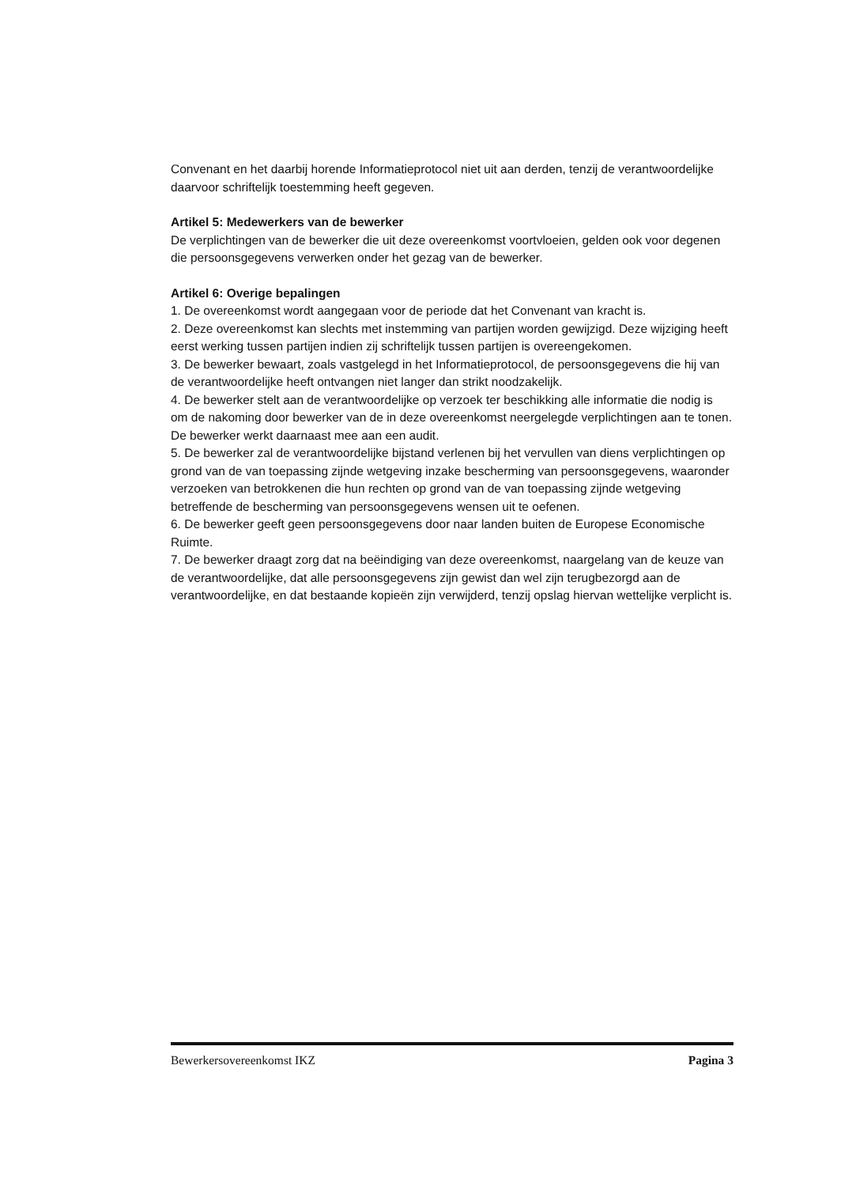Convenant en het daarbij horende Informatieprotocol niet uit aan derden, tenzij de verantwoordelijke daarvoor schriftelijk toestemming heeft gegeven.
Artikel 5: Medewerkers van de bewerker
De verplichtingen van de bewerker die uit deze overeenkomst voortvloeien, gelden ook voor degenen die persoonsgegevens verwerken onder het gezag van de bewerker.
Artikel 6: Overige bepalingen
1. De overeenkomst wordt aangegaan voor de periode dat het Convenant van kracht is.
2. Deze overeenkomst kan slechts met instemming van partijen worden gewijzigd. Deze wijziging heeft eerst werking tussen partijen indien zij schriftelijk tussen partijen is overeengekomen.
3. De bewerker bewaart, zoals vastgelegd in het Informatieprotocol, de persoonsgegevens die hij van de verantwoordelijke heeft ontvangen niet langer dan strikt noodzakelijk.
4. De bewerker stelt aan de verantwoordelijke op verzoek ter beschikking alle informatie die nodig is om de nakoming door bewerker van de in deze overeenkomst neergelegde verplichtingen aan te tonen. De bewerker werkt daarnaast mee aan een audit.
5. De bewerker zal de verantwoordelijke bijstand verlenen bij het vervullen van diens verplichtingen op grond van de van toepassing zijnde wetgeving inzake bescherming van persoonsgegevens, waaronder verzoeken van betrokkenen die hun rechten op grond van de van toepassing zijnde wetgeving betreffende de bescherming van persoonsgegevens wensen uit te oefenen.
6. De bewerker geeft geen persoonsgegevens door naar landen buiten de Europese Economische Ruimte.
7. De bewerker draagt zorg dat na beëindiging van deze overeenkomst, naargelang van de keuze van de verantwoordelijke, dat alle persoonsgegevens zijn gewist dan wel zijn terugbezorgd aan de verantwoordelijke, en dat bestaande kopieën zijn verwijderd, tenzij opslag hiervan wettelijke verplicht is.
Bewerkersovereenkomst IKZ Pagina 3